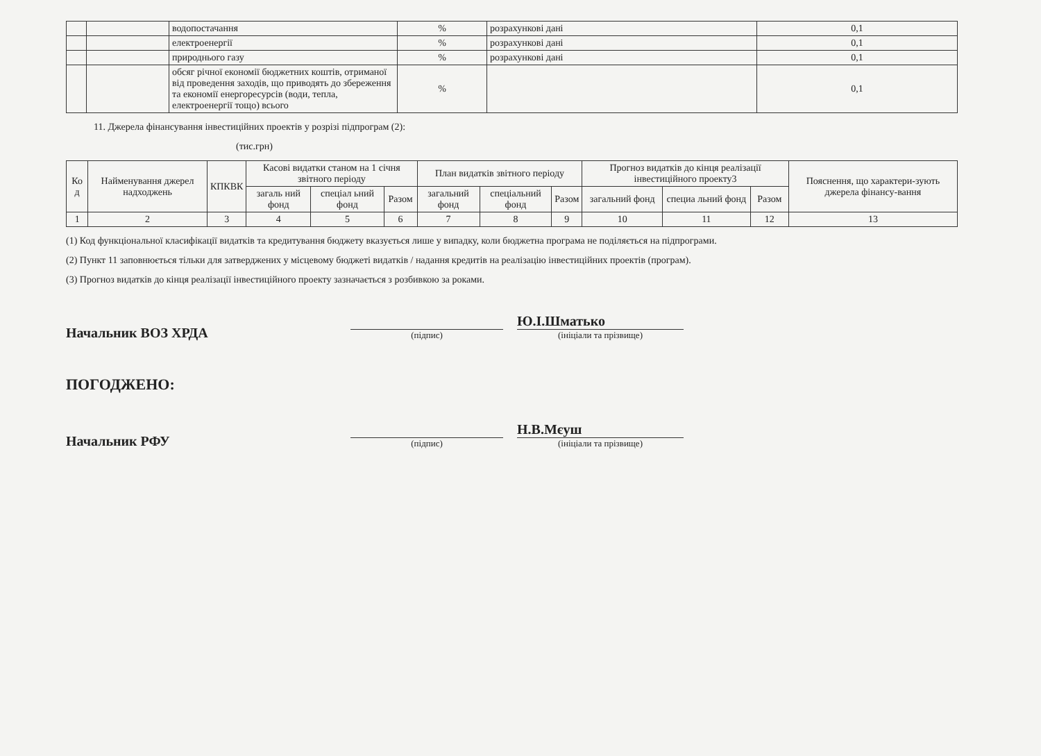| | | водопостачання | % | розрахункові дані | 0,1 |
| | | електроенергії | % | розрахункові дані | 0,1 |
| | | природнього газу | % | розрахункові дані | 0,1 |
| | | обсяг річної економії бюджетних коштів, отриманої від проведення заходів, що приводять до збереження та економії енергоресурсів (води, тепла, електроенергії тощо) всього | % | | 0,1 |
11. Джерела фінансування інвестиційних проектів у розрізі підпрограм (2):
(тис.грн)
| Ко д | Найменування джерел надходжень | КПКВК | Касові видатки станом на 1 січня звітного періоду | | | План видатків звітного періоду | | | Прогноз видатків до кінця реалізації інвестиційного проекту3 | | | Пояснення, що характери-зують джерела фінансу-вання |
| --- | --- | --- | --- | --- | --- | --- | --- | --- | --- | --- | --- | --- |
| | | | загаль ний фонд | спеціал ьний фонд | Разом | загальний фонд | спеціальний фонд | Разом | загальний фонд | специа льний фонд | Разом | |
| 1 | 2 | 3 | 4 | 5 | 6 | 7 | 8 | 9 | 10 | 11 | 12 | 13 |
(1) Код функціональної класифікації видатків та кредитування бюджету вказується лише у випадку, коли бюджетна програма не поділяється на підпрограми.
(2) Пункт 11 заповнюється тільки для затверджених у місцевому бюджеті видатків / надання кредитів на реалізацію інвестиційних проектів (програм).
(3) Прогноз видатків до кінця реалізації інвестиційного проекту зазначається з розбивкою за роками.
Начальник ВОЗ ХРДА
(підпис)
Ю.І.Шматько
(ініціали та прізвище)
ПОГОДЖЕНО:
Начальник РФУ
(підпис)
Н.В.Мєуш
(ініціали та прізвище)